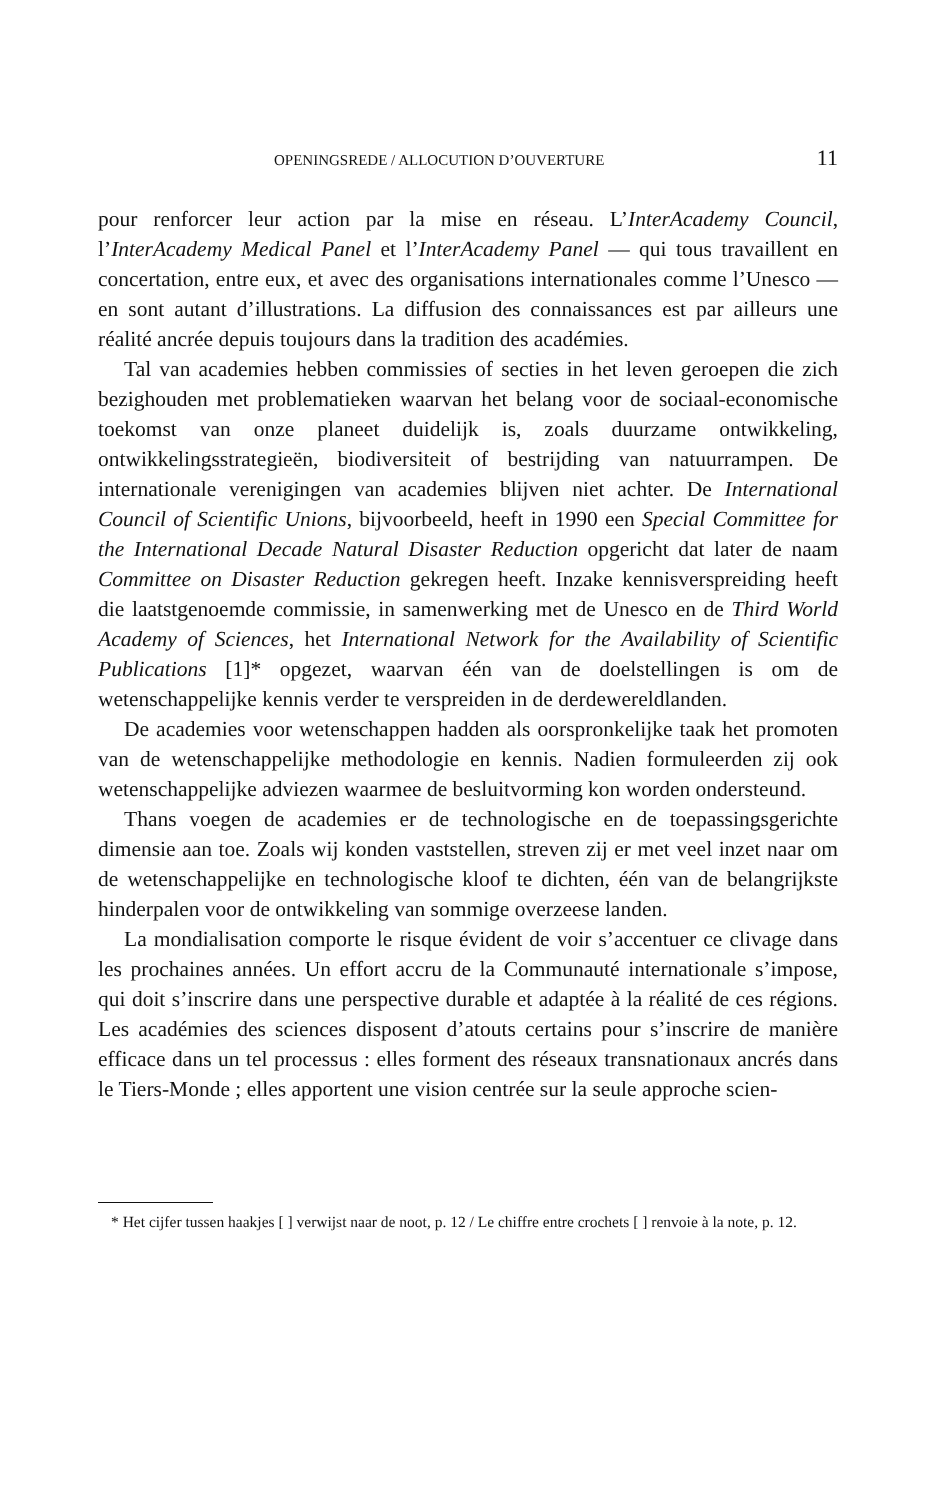OPENINGSREDE / ALLOCUTION D’OUVERTURE 11
pour renforcer leur action par la mise en réseau. L’InterAcademy Council, l’InterAcademy Medical Panel et l’InterAcademy Panel — qui tous travaillent en concertation, entre eux, et avec des organisations internationales comme l’Unesco — en sont autant d’illustrations. La diffusion des connaissances est par ailleurs une réalité ancrée depuis toujours dans la tradition des académies.
Tal van academies hebben commissies of secties in het leven geroepen die zich bezighouden met problematieken waarvan het belang voor de sociaal-economische toekomst van onze planeet duidelijk is, zoals duurzame ontwikkeling, ontwikkelingsstrategieën, biodiversiteit of bestrijding van natuurrampen. De internationale verenigingen van academies blijven niet achter. De International Council of Scientific Unions, bijvoorbeeld, heeft in 1990 een Special Committee for the International Decade Natural Disaster Reduction opgericht dat later de naam Committee on Disaster Reduction gekregen heeft. Inzake kennisverspreiding heeft die laatstgenoemde commissie, in samenwerking met de Unesco en de Third World Academy of Sciences, het International Network for the Availability of Scientific Publications [1]* opgezet, waarvan één van de doelstellingen is om de wetenschappelijke kennis verder te verspreiden in de derdewereldlanden.
De academies voor wetenschappen hadden als oorspronkelijke taak het promoten van de wetenschappelijke methodologie en kennis. Nadien formuleerden zij ook wetenschappelijke adviezen waarmee de besluitvorming kon worden ondersteund.
Thans voegen de academies er de technologische en de toepassingsgerichte dimensie aan toe. Zoals wij konden vaststellen, streven zij er met veel inzet naar om de wetenschappelijke en technologische kloof te dichten, één van de belangrijkste hinderpalen voor de ontwikkeling van sommige overzeese landen.
La mondialisation comporte le risque évident de voir s’accentuer ce clivage dans les prochaines années. Un effort accru de la Communauté internationale s’impose, qui doit s’inscrire dans une perspective durable et adaptée à la réalité de ces régions. Les académies des sciences disposent d’atouts certains pour s’inscrire de manière efficace dans un tel processus : elles forment des réseaux transnationaux ancrés dans le Tiers-Monde ; elles apportent une vision centrée sur la seule approche scien-
* Het cijfer tussen haakjes [ ] verwijst naar de noot, p. 12 / Le chiffre entre crochets [ ] renvoie à la note, p. 12.